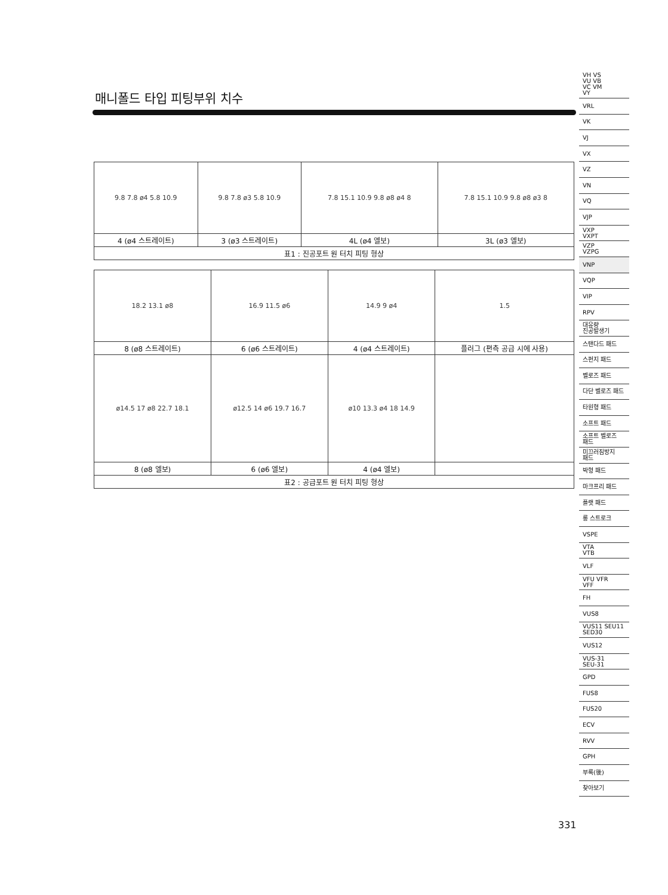매니폴드 타입 피팅부위 치수
| 9.8 7.8 ø4 5.8 10.9 | 9.8 7.8 ø3 5.8 10.9 | 7.8 15.1 10.9 9.8 ø8 ø4 8 | 7.8 15.1 10.9 9.8 ø8 ø3 8 |
| 4 (ø4 스트레이트) | 3 (ø3 스트레이트) | 4L (ø4 엘보) | 3L (ø3 엘보) |
| 표1 : 진공포트 원 터치 피팅 형상 | | | |
| 18.2 13.1 ø8 | 16.9 11.5 ø6 | 14.9 9 ø4 | 1.5 |
| 8 (ø8 스트레이트) | 6 (ø6 스트레이트) | 4 (ø4 스트레이트) | 플러그 (편측 공급 시에 사용) |
| ø14.5 17 ø8 22.7 18.1 | ø12.5 14 ø6 19.7 16.7 | ø10 13.3 ø4 18 14.9 | |
| 8 (ø8 엘보) | 6 (ø6 엘보) | 4 (ø4 엘보) | |
| 표2 : 공급포트 원 터치 피팅 형상 | | | |
VH VS
VU VB
VC VM
VY
VRL
VK
VJ
VX
VZ
VN
VQ
VJP
VXP
VXPT
VZP
VZPG
VNP
VQP
VIP
RPV
대유량
진공발생기
스탠다드 패드
스펀지 패드
벨로즈 패드
다단 벨로즈 패드
타원형 패드
소프트 패드
소프트 벨로즈
패드
미끄러짐방지
패드
박형 패드
마크프리 패드
플랫 패드
롱 스트로크
VSPE
VTA
VTB
VLF
VFU VFR
VFF
FH
VUS8
VUS11 SEU11
SED30
VUS12
VUS-31
SEU-31
GPD
FUS8
FUS20
ECV
RVV
GPH
부록(後)
찾아보기
331